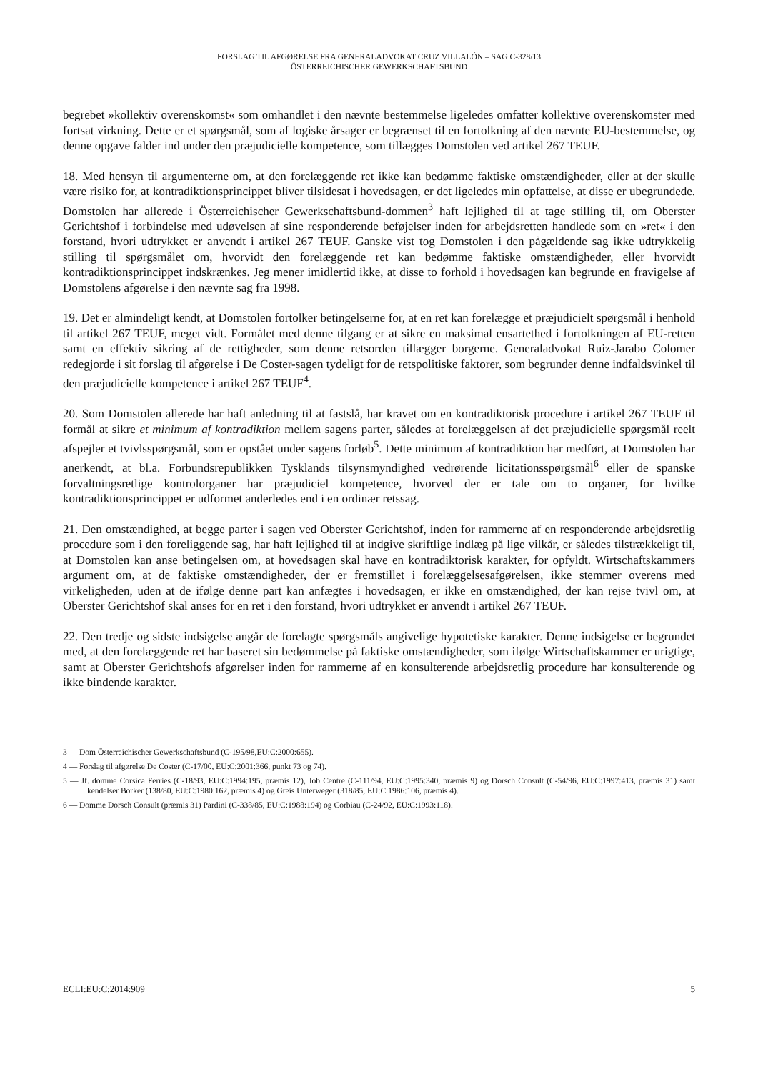FORSLAG TIL AFGØRELSE FRA GENERALADVOKAT CRUZ VILLALÓN – SAG C-328/13
ÖSTERREICHISCHER GEWERKSCHAFTSBUND
begrebet »kollektiv overenskomst« som omhandlet i den nævnte bestemmelse ligeledes omfatter kollektive overenskomster med fortsat virkning. Dette er et spørgsmål, som af logiske årsager er begrænset til en fortolkning af den nævnte EU-bestemmelse, og denne opgave falder ind under den præjudicielle kompetence, som tillægges Domstolen ved artikel 267 TEUF.
18. Med hensyn til argumenterne om, at den forelæggende ret ikke kan bedømme faktiske omstændigheder, eller at der skulle være risiko for, at kontradiktionsprincippet bliver tilsidesat i hovedsagen, er det ligeledes min opfattelse, at disse er ubegrundede. Domstolen har allerede i Österreichischer Gewerkschaftsbund-dommen<sup>3</sup> haft lejlighed til at tage stilling til, om Oberster Gerichtshof i forbindelse med udøvelsen af sine responderende beføjelser inden for arbejdsretten handlede som en »ret« i den forstand, hvori udtrykket er anvendt i artikel 267 TEUF. Ganske vist tog Domstolen i den pågældende sag ikke udtrykkelig stilling til spørgsmålet om, hvorvidt den forelæggende ret kan bedømme faktiske omstændigheder, eller hvorvidt kontradiktionsprincippet indskrænkes. Jeg mener imidlertid ikke, at disse to forhold i hovedsagen kan begrunde en fravigelse af Domstolens afgørelse i den nævnte sag fra 1998.
19. Det er almindeligt kendt, at Domstolen fortolker betingelserne for, at en ret kan forelægge et præjudicielt spørgsmål i henhold til artikel 267 TEUF, meget vidt. Formålet med denne tilgang er at sikre en maksimal ensartethed i fortolkningen af EU-retten samt en effektiv sikring af de rettigheder, som denne retsorden tillægger borgerne. Generaladvokat Ruiz-Jarabo Colomer redegjorde i sit forslag til afgørelse i De Coster-sagen tydeligt for de retspolitiske faktorer, som begrunder denne indfaldsvinkel til den præjudicielle kompetence i artikel 267 TEUF<sup>4</sup>.
20. Som Domstolen allerede har haft anledning til at fastslå, har kravet om en kontradiktorisk procedure i artikel 267 TEUF til formål at sikre et minimum af kontradiktion mellem sagens parter, således at forelæggelsen af det præjudicielle spørgsmål reelt afspejler et tvivlsspørgsmål, som er opstået under sagens forløb<sup>5</sup>. Dette minimum af kontradiktion har medført, at Domstolen har anerkendt, at bl.a. Forbundsrepublikken Tysklands tilsynsmyndighed vedrørende licitationsspørgsmål<sup>6</sup> eller de spanske forvaltningsretlige kontrolorganer har præjudiciel kompetence, hvorved der er tale om to organer, for hvilke kontradiktionsprincippet er udformet anderledes end i en ordinær retssag.
21. Den omstændighed, at begge parter i sagen ved Oberster Gerichtshof, inden for rammerne af en responderende arbejdsretlig procedure som i den foreliggende sag, har haft lejlighed til at indgive skriftlige indlæg på lige vilkår, er således tilstrækkeligt til, at Domstolen kan anse betingelsen om, at hovedsagen skal have en kontradiktorisk karakter, for opfyldt. Wirtschaftskammers argument om, at de faktiske omstændigheder, der er fremstillet i forelæggelsesafgørelsen, ikke stemmer overens med virkeligheden, uden at de ifølge denne part kan anfægtes i hovedsagen, er ikke en omstændighed, der kan rejse tvivl om, at Oberster Gerichtshof skal anses for en ret i den forstand, hvori udtrykket er anvendt i artikel 267 TEUF.
22. Den tredje og sidste indsigelse angår de forelagte spørgsmåls angivelige hypotetiske karakter. Denne indsigelse er begrundet med, at den forelæggende ret har baseret sin bedømmelse på faktiske omstændigheder, som ifølge Wirtschaftskammer er urigtige, samt at Oberster Gerichtshofs afgørelser inden for rammerne af en konsulterende arbejdsretlig procedure har konsulterende og ikke bindende karakter.
3 — Dom Österreichischer Gewerkschaftsbund (C-195/98,EU:C:2000:655).
4 — Forslag til afgørelse De Coster (C-17/00, EU:C:2001:366, punkt 73 og 74).
5 — Jf. domme Corsica Ferries (C-18/93, EU:C:1994:195, præmis 12), Job Centre (C-111/94, EU:C:1995:340, præmis 9) og Dorsch Consult (C-54/96, EU:C:1997:413, præmis 31) samt kendelser Borker (138/80, EU:C:1980:162, præmis 4) og Greis Unterweger (318/85, EU:C:1986:106, præmis 4).
6 — Domme Dorsch Consult (præmis 31) Pardini (C-338/85, EU:C:1988:194) og Corbiau (C-24/92, EU:C:1993:118).
ECLI:EU:C:2014:909 5